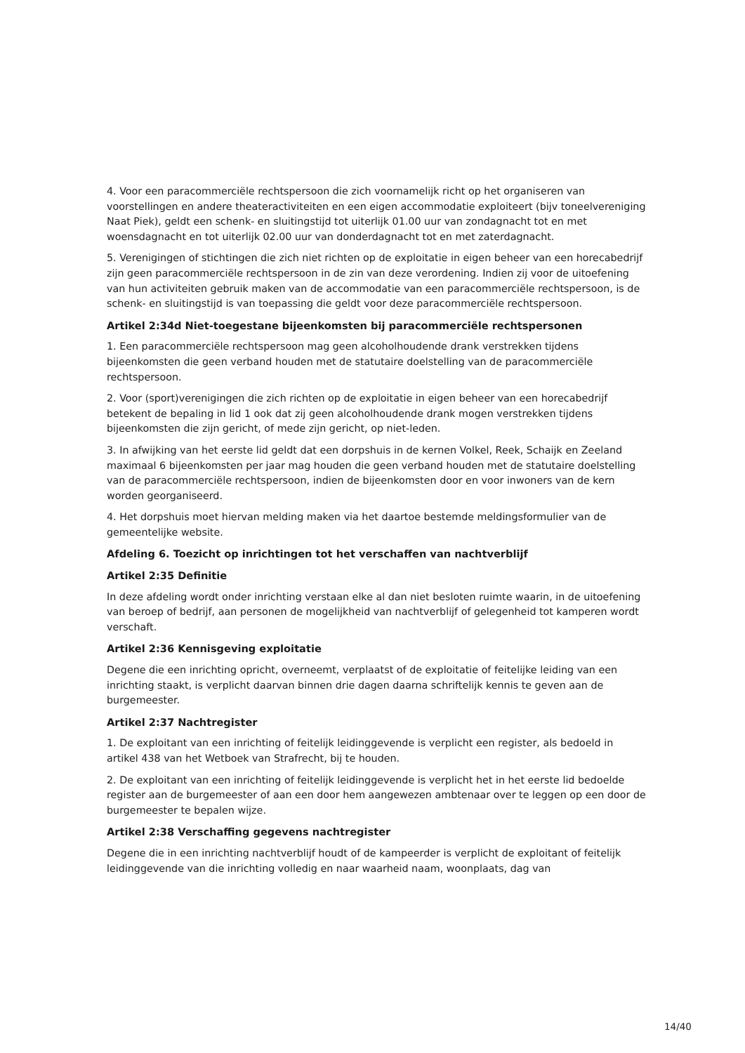4. Voor een paracommerciële rechtspersoon die zich voornamelijk richt op het organiseren van voorstellingen en andere theateractiviteiten en een eigen accommodatie exploiteert (bijv toneelvereniging Naat Piek), geldt een schenk- en sluitingstijd tot uiterlijk 01.00 uur van zondagnacht tot en met woensdagnacht en tot uiterlijk 02.00 uur van donderdagnacht tot en met zaterdagnacht.
5. Verenigingen of stichtingen die zich niet richten op de exploitatie in eigen beheer van een horecabedrijf zijn geen paracommerciële rechtspersoon in de zin van deze verordening. Indien zij voor de uitoefening van hun activiteiten gebruik maken van de accommodatie van een paracommerciële rechtspersoon, is de schenk- en sluitingstijd is van toepassing die geldt voor deze paracommerciële rechtspersoon.
Artikel 2:34d Niet-toegestane bijeenkomsten bij paracommerciële rechtspersonen
1. Een paracommerciële rechtspersoon mag geen alcoholhoudende drank verstrekken tijdens bijeenkomsten die geen verband houden met de statutaire doelstelling van de paracommerciële rechtspersoon.
2. Voor (sport)verenigingen die zich richten op de exploitatie in eigen beheer van een horecabedrijf betekent de bepaling in lid 1 ook dat zij geen alcoholhoudende drank mogen verstrekken tijdens bijeenkomsten die zijn gericht, of mede zijn gericht, op niet-leden.
3. In afwijking van het eerste lid geldt dat een dorpshuis in de kernen Volkel, Reek, Schaijk en Zeeland maximaal 6 bijeenkomsten per jaar mag houden die geen verband houden met de statutaire doelstelling van de paracommerciële rechtspersoon, indien de bijeenkomsten door en voor inwoners van de kern worden georganiseerd.
4. Het dorpshuis moet hiervan melding maken via het daartoe bestemde meldingsformulier van de gemeentelijke website.
Afdeling 6. Toezicht op inrichtingen tot het verschaffen van nachtverblijf
Artikel 2:35 Definitie
In deze afdeling wordt onder inrichting verstaan elke al dan niet besloten ruimte waarin, in de uitoefening van beroep of bedrijf, aan personen de mogelijkheid van nachtverblijf of gelegenheid tot kamperen wordt verschaft.
Artikel 2:36 Kennisgeving exploitatie
Degene die een inrichting opricht, overneemt, verplaatst of de exploitatie of feitelijke leiding van een inrichting staakt, is verplicht daarvan binnen drie dagen daarna schriftelijk kennis te geven aan de burgemeester.
Artikel 2:37 Nachtregister
1. De exploitant van een inrichting of feitelijk leidinggevende is verplicht een register, als bedoeld in artikel 438 van het Wetboek van Strafrecht, bij te houden.
2. De exploitant van een inrichting of feitelijk leidinggevende is verplicht het in het eerste lid bedoelde register aan de burgemeester of aan een door hem aangewezen ambtenaar over te leggen op een door de burgemeester te bepalen wijze.
Artikel 2:38 Verschaffing gegevens nachtregister
Degene die in een inrichting nachtverblijf houdt of de kampeerder is verplicht de exploitant of feitelijk leidinggevende van die inrichting volledig en naar waarheid naam, woonplaats, dag van
14/40